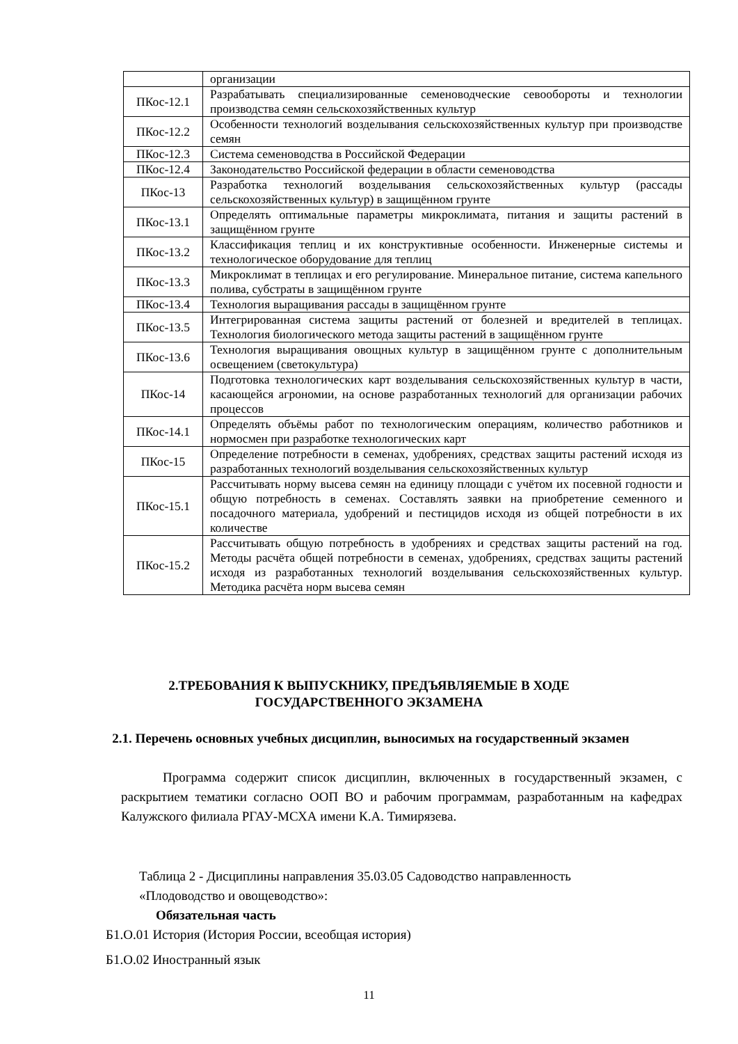| | организации |
| ПКос-12.1 | Разрабатывать специализированные семеноводческие севообороты и технологии производства семян сельскохозяйственных культур |
| ПКос-12.2 | Особенности технологий возделывания сельскохозяйственных культур при производстве семян |
| ПКос-12.3 | Система семеноводства в Российской Федерации |
| ПКос-12.4 | Законодательство Российской федерации в области семеноводства |
| ПКос-13 | Разработка технологий возделывания сельскохозяйственных культур (рассады сельскохозяйственных культур) в защищённом грунте |
| ПКос-13.1 | Определять оптимальные параметры микроклимата, питания и защиты растений в защищённом грунте |
| ПКос-13.2 | Классификация теплиц и их конструктивные особенности. Инженерные системы и технологическое оборудование для теплиц |
| ПКос-13.3 | Микроклимат в теплицах и его регулирование. Минеральное питание, система капельного полива, субстраты в защищённом грунте |
| ПКос-13.4 | Технология выращивания рассады в защищённом грунте |
| ПКос-13.5 | Интегрированная система защиты растений от болезней и вредителей в теплицах. Технология биологического метода защиты растений в защищённом грунте |
| ПКос-13.6 | Технология выращивания овощных культур в защищённом грунте с дополнительным освещением (светокультура) |
| ПКос-14 | Подготовка технологических карт возделывания сельскохозяйственных культур в части, касающейся агрономии, на основе разработанных технологий для организации рабочих процессов |
| ПКос-14.1 | Определять объёмы работ по технологическим операциям, количество работников и нормосмен при разработке технологических карт |
| ПКос-15 | Определение потребности в семенах, удобрениях, средствах защиты растений исходя из разработанных технологий возделывания сельскохозяйственных культур |
| ПКос-15.1 | Рассчитывать норму высева семян на единицу площади с учётом их посевной годности и общую потребность в семенах. Составлять заявки на приобретение семенного и посадочного материала, удобрений и пестицидов исходя из общей потребности в их количестве |
| ПКос-15.2 | Рассчитывать общую потребность в удобрениях и средствах защиты растений на год. Методы расчёта общей потребности в семенах, удобрениях, средствах защиты растений исходя из разработанных технологий возделывания сельскохозяйственных культур. Методика расчёта норм высева семян |
2.ТРЕБОВАНИЯ К ВЫПУСКНИКУ, ПРЕДЪЯВЛЯЕМЫЕ В ХОДЕ
ГОСУДАРСТВЕННОГО ЭКЗАМЕНА
2.1. Перечень основных учебных дисциплин, выносимых на государственный экзамен
Программа содержит список дисциплин, включенных в государственный экзамен, с раскрытием тематики согласно ООП ВО и рабочим программам, разработанным на кафедрах Калужского филиала РГАУ-МСХА имени К.А. Тимирязева.
Таблица 2 - Дисциплины направления 35.03.05 Садоводство направленность «Плодоводство и овощеводство»:
Обязательная часть
Б1.О.01 История (История России, всеобщая история)
Б1.О.02 Иностранный язык
11